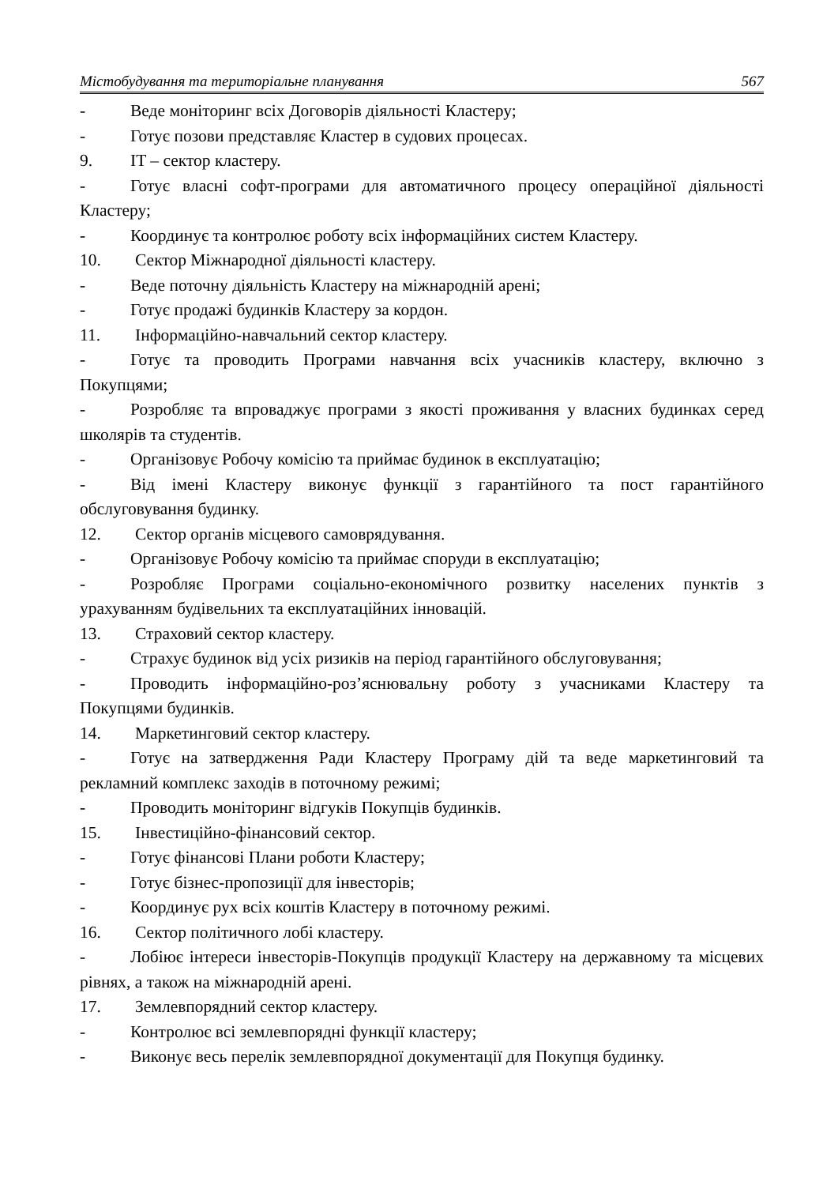Містобудування та територіальне планування 567
- Веде моніторинг всіх Договорів діяльності Кластеру;
- Готує позови представляє Кластер в судових процесах.
9. IT – сектор кластеру.
- Готує власні софт-програми для автоматичного процесу операційної діяльності Кластеру;
- Координує та контролює роботу всіх інформаційних систем Кластеру.
10. Сектор Міжнародної діяльності кластеру.
- Веде поточну діяльність Кластеру на міжнародній арені;
- Готує продажі будинків Кластеру за кордон.
11. Інформаційно-навчальний сектор кластеру.
- Готує та проводить Програми навчання всіх учасників кластеру, включно з Покупцями;
- Розробляє та впроваджує програми з якості проживання у власних будинках серед школярів та студентів.
- Організовує Робочу комісію та приймає будинок в експлуатацію;
- Від імені Кластеру виконує функції з гарантійного та пост гарантійного обслуговування будинку.
12. Сектор органів місцевого самоврядування.
- Організовує Робочу комісію та приймає споруди в експлуатацію;
- Розробляє Програми соціально-економічного розвитку населених пунктів з урахуванням будівельних та експлуатаційних інновацій.
13. Страховий сектор кластеру.
- Страхує будинок від усіх ризиків на період гарантійного обслуговування;
- Проводить інформаційно-роз’яснювальну роботу з учасниками Кластеру та Покупцями будинків.
14. Маркетинговий сектор кластеру.
- Готує на затвердження Ради Кластеру Програму дій та веде маркетинговий та рекламний комплекс заходів в поточному режимі;
- Проводить моніторинг відгуків Покупців будинків.
15. Інвестиційно-фінансовий сектор.
- Готує фінансові Плани роботи Кластеру;
- Готує бізнес-пропозиції для інвесторів;
- Координує рух всіх коштів Кластеру в поточному режимі.
16. Сектор політичного лобі кластеру.
- Лобіює інтереси інвесторів-Покупців продукції Кластеру на державному та місцевих рівнях, а також на міжнародній арені.
17. Землевпорядний сектор кластеру.
- Контролює всі землевпорядні функції кластеру;
- Виконує весь перелік землевпорядної документації для Покупця будинку.